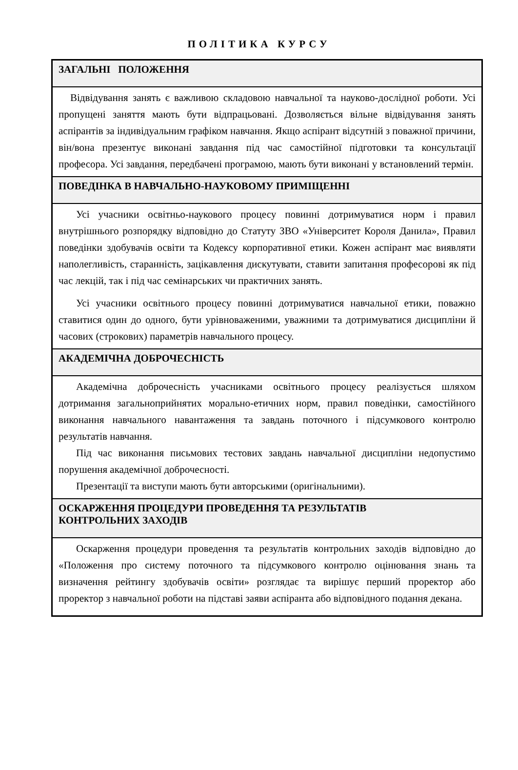ПОЛІТИКА КУРСУ
| ЗАГАЛЬНІ ПОЛОЖЕННЯ |
| --- |
| Відвідування занять є важливою складовою навчальної та науково-дослідної роботи. Усі пропущені заняття мають бути відпрацьовані. Дозволяється вільне відвідування занять аспірантів за індивідуальним графіком навчання. Якщо аспірант відсутній з поважної причини, він/вона презентує виконані завдання під час самостійної підготовки та консультації професора. Усі завдання, передбачені програмою, мають бути виконані у встановлений термін. |
| ПОВЕДІНКА В НАВЧАЛЬНО-НАУКОВОМУ ПРИМІЩЕННІ |
| Усі учасники освітньо-наукового процесу повинні дотримуватися норм і правил внутрішнього розпорядку відповідно до Статуту ЗВО «Університет Короля Данила», Правил поведінки здобувачів освіти та Кодексу корпоративної етики. Кожен аспірант має виявляти наполегливість, старанність, зацікавлення дискутувати, ставити запитання професорові як під час лекцій, так і під час семінарських чи практичних занять. Усі учасники освітнього процесу повинні дотримуватися навчальної етики, поважно ставитися один до одного, бути урівноваженими, уважними та дотримуватися дисципліни й часових (строкових) параметрів навчального процесу. |
| АКАДЕМІЧНА ДОБРОЧЕСНІСТЬ |
| Академічна доброчесність учасниками освітнього процесу реалізується шляхом дотримання загальноприйнятих морально-етичних норм, правил поведінки, самостійного виконання навчального навантаження та завдань поточного і підсумкового контролю результатів навчання. Під час виконання письмових тестових завдань навчальної дисципліни недопустимо порушення академічної доброчесності. Презентації та виступи мають бути авторськими (оригінальними). |
| ОСКАРЖЕННЯ ПРОЦЕДУРИ ПРОВЕДЕННЯ ТА РЕЗУЛЬТАТІВ КОНТРОЛЬНИХ ЗАХОДІВ |
| Оскарження процедури проведення та результатів контрольних заходів відповідно до «Положення про систему поточного та підсумкового контролю оцінювання знань та визначення рейтингу здобувачів освіти» розглядає та вирішує перший проректор або проректор з навчальної роботи на підставі заяви аспіранта або відповідного подання декана. |